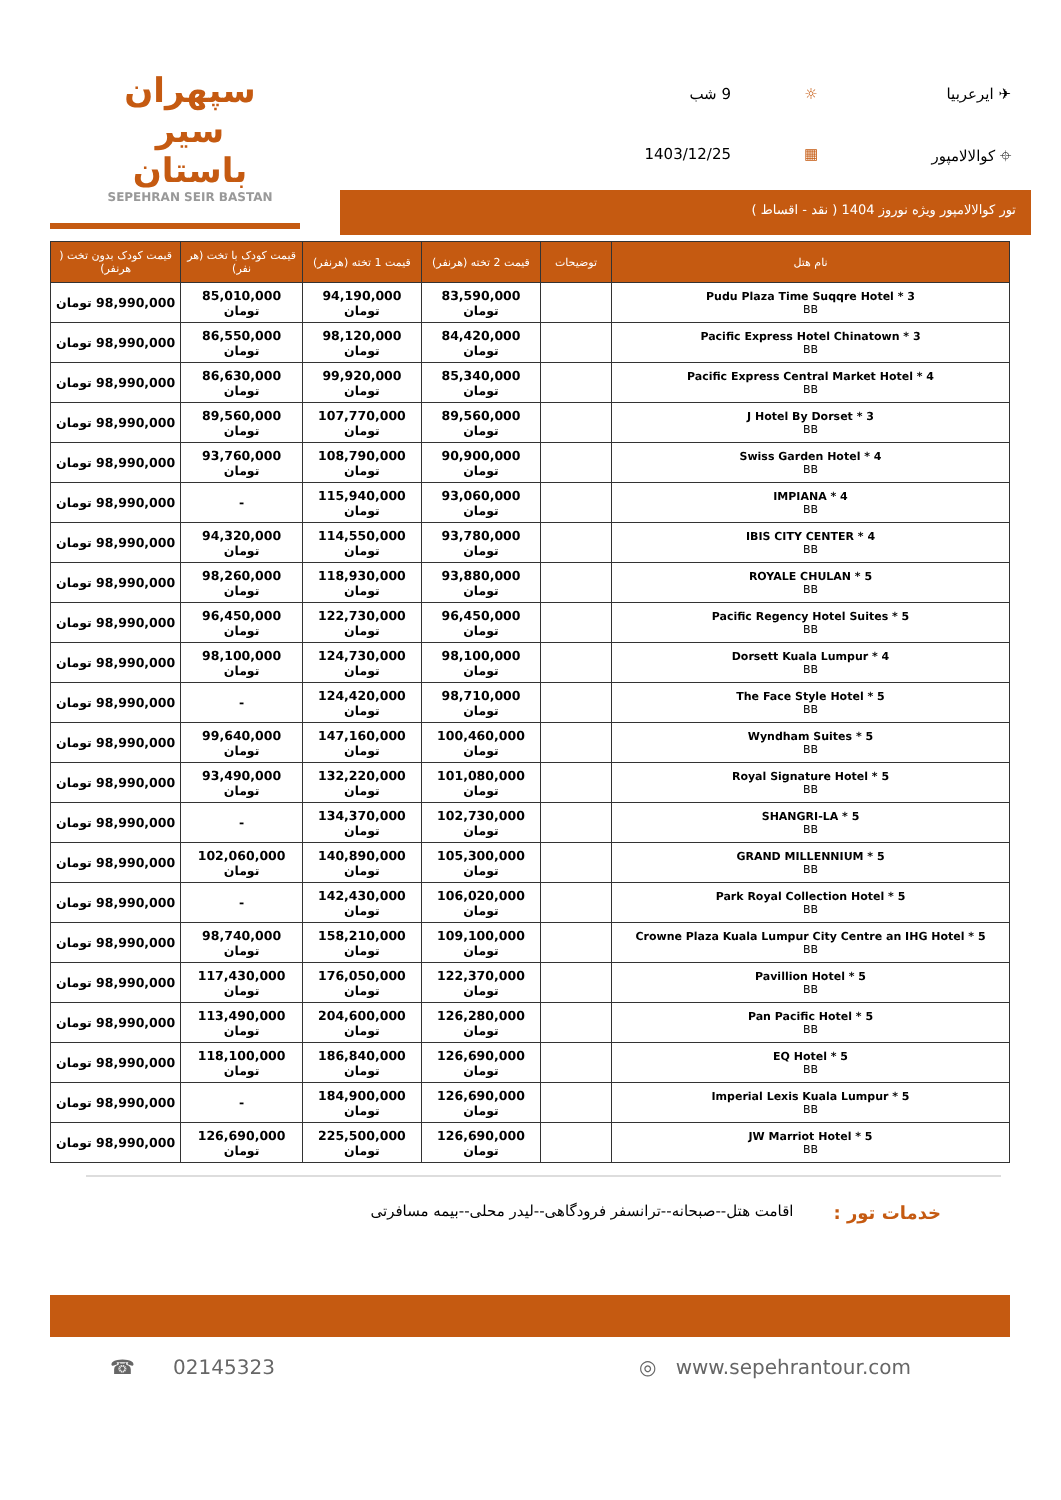سپهران
سیر باستان
SEPEHRAN SEIR BASTAN
✈ ایرعربیا
☼
9 شب
⌖ کوالالامپور
▦
1403/12/25
تور کوالالامپور ویژه نوروز 1404 ( نقد - اقساط )
| نام هتل | توضیحات | قیمت 2 تخته (هرنفر) | قیمت 1 تخته (هرنفر) | قیمت کودک با تخت (هر نفر) | قیمت کودک بدون تخت ( هرنفر) |
| --- | --- | --- | --- | --- | --- |
| Pudu Plaza Time Suqqre Hotel * 3 BB | | 83,590,000 تومان | 94,190,000 تومان | 85,010,000 تومان | 98,990,000 تومان |
| Pacific Express Hotel Chinatown * 3 BB | | 84,420,000 تومان | 98,120,000 تومان | 86,550,000 تومان | 98,990,000 تومان |
| Pacific Express Central Market Hotel * 4 BB | | 85,340,000 تومان | 99,920,000 تومان | 86,630,000 تومان | 98,990,000 تومان |
| J Hotel By Dorset * 3 BB | | 89,560,000 تومان | 107,770,000 تومان | 89,560,000 تومان | 98,990,000 تومان |
| Swiss Garden Hotel * 4 BB | | 90,900,000 تومان | 108,790,000 تومان | 93,760,000 تومان | 98,990,000 تومان |
| IMPIANA * 4 BB | | 93,060,000 تومان | 115,940,000 تومان | - | 98,990,000 تومان |
| IBIS CITY CENTER * 4 BB | | 93,780,000 تومان | 114,550,000 تومان | 94,320,000 تومان | 98,990,000 تومان |
| ROYALE CHULAN * 5 BB | | 93,880,000 تومان | 118,930,000 تومان | 98,260,000 تومان | 98,990,000 تومان |
| Pacific Regency Hotel Suites * 5 BB | | 96,450,000 تومان | 122,730,000 تومان | 96,450,000 تومان | 98,990,000 تومان |
| Dorsett Kuala Lumpur * 4 BB | | 98,100,000 تومان | 124,730,000 تومان | 98,100,000 تومان | 98,990,000 تومان |
| The Face Style Hotel * 5 BB | | 98,710,000 تومان | 124,420,000 تومان | - | 98,990,000 تومان |
| Wyndham Suites * 5 BB | | 100,460,000 تومان | 147,160,000 تومان | 99,640,000 تومان | 98,990,000 تومان |
| Royal Signature Hotel * 5 BB | | 101,080,000 تومان | 132,220,000 تومان | 93,490,000 تومان | 98,990,000 تومان |
| SHANGRI-LA * 5 BB | | 102,730,000 تومان | 134,370,000 تومان | - | 98,990,000 تومان |
| GRAND MILLENNIUM * 5 BB | | 105,300,000 تومان | 140,890,000 تومان | 102,060,000 تومان | 98,990,000 تومان |
| Park Royal Collection Hotel * 5 BB | | 106,020,000 تومان | 142,430,000 تومان | - | 98,990,000 تومان |
| Crowne Plaza Kuala Lumpur City Centre an IHG Hotel * 5 BB | | 109,100,000 تومان | 158,210,000 تومان | 98,740,000 تومان | 98,990,000 تومان |
| Pavillion Hotel * 5 BB | | 122,370,000 تومان | 176,050,000 تومان | 117,430,000 تومان | 98,990,000 تومان |
| Pan Pacific Hotel * 5 BB | | 126,280,000 تومان | 204,600,000 تومان | 113,490,000 تومان | 98,990,000 تومان |
| EQ Hotel * 5 BB | | 126,690,000 تومان | 186,840,000 تومان | 118,100,000 تومان | 98,990,000 تومان |
| Imperial Lexis Kuala Lumpur * 5 BB | | 126,690,000 تومان | 184,900,000 تومان | - | 98,990,000 تومان |
| JW Marriot Hotel * 5 BB | | 126,690,000 تومان | 225,500,000 تومان | 126,690,000 تومان | 98,990,000 تومان |
خدمات تور : اقامت هتل--صبحانه--ترانسفر فرودگاهی--لیدر محلی--بیمه مسافرتی
☎ 02145323 ◎ www.sepehrantour.com